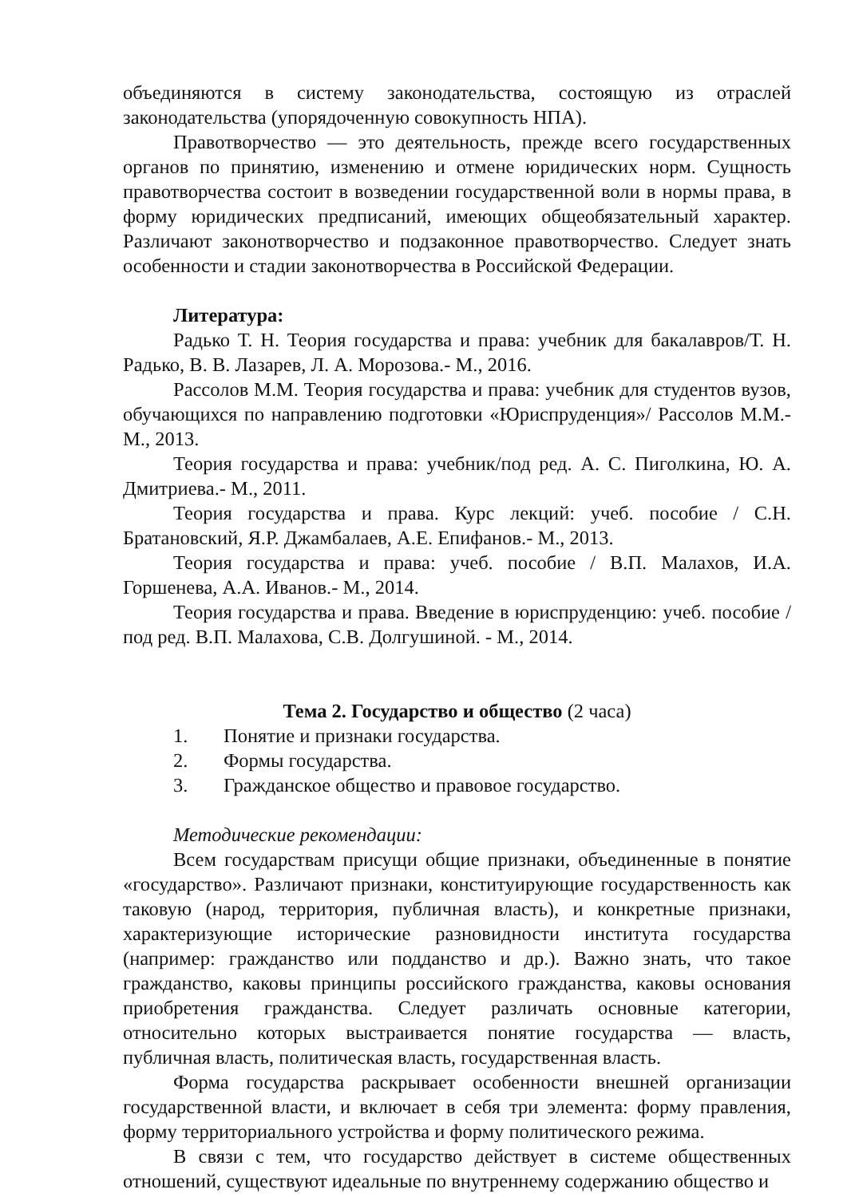объединяются в систему законодательства, состоящую из отраслей законодательства (упорядоченную совокупность НПА).
Правотворчество — это деятельность, прежде всего государственных органов по принятию, изменению и отмене юридических норм. Сущность правотворчества состоит в возведении государственной воли в нормы права, в форму юридических предписаний, имеющих общеобязательный характер. Различают законотворчество и подзаконное правотворчество. Следует знать особенности и стадии законотворчества в Российской Федерации.
Литература:
Радько Т. Н. Теория государства и права: учебник для бакалавров/Т. Н. Радько, В. В. Лазарев, Л. А. Морозова.- М., 2016.
Рассолов М.М. Теория государства и права: учебник для студентов вузов, обучающихся по направлению подготовки «Юриспруденция»/ Рассолов М.М.- М., 2013.
Теория государства и права: учебник/под ред. А. С. Пиголкина, Ю. А. Дмитриева.- М., 2011.
Теория государства и права. Курс лекций: учеб. пособие / С.Н. Братановский, Я.Р. Джамбалаев, А.Е. Епифанов.- М., 2013.
Теория государства и права: учеб. пособие / В.П. Малахов, И.А. Горшенева, А.А. Иванов.- М., 2014.
Теория государства и права. Введение в юриспруденцию: учеб. пособие / под ред. В.П. Малахова, С.В. Долгушиной. - М., 2014.
Тема 2. Государство и общество (2 часа)
1. Понятие и признаки государства.
2. Формы государства.
3. Гражданское общество и правовое государство.
Методические рекомендации:
Всем государствам присущи общие признаки, объединенные в понятие «государство». Различают признаки, конституирующие государственность как таковую (народ, территория, публичная власть), и конкретные признаки, характеризующие исторические разновидности института государства (например: гражданство или подданство и др.). Важно знать, что такое гражданство, каковы принципы российского гражданства, каковы основания приобретения гражданства. Следует различать основные категории, относительно которых выстраивается понятие государства — власть, публичная власть, политическая власть, государственная власть.
Форма государства раскрывает особенности внешней организации государственной власти, и включает в себя три элемента: форму правления, форму территориального устройства и форму политического режима.
В связи с тем, что государство действует в системе общественных отношений, существуют идеальные по внутреннему содержанию общество и